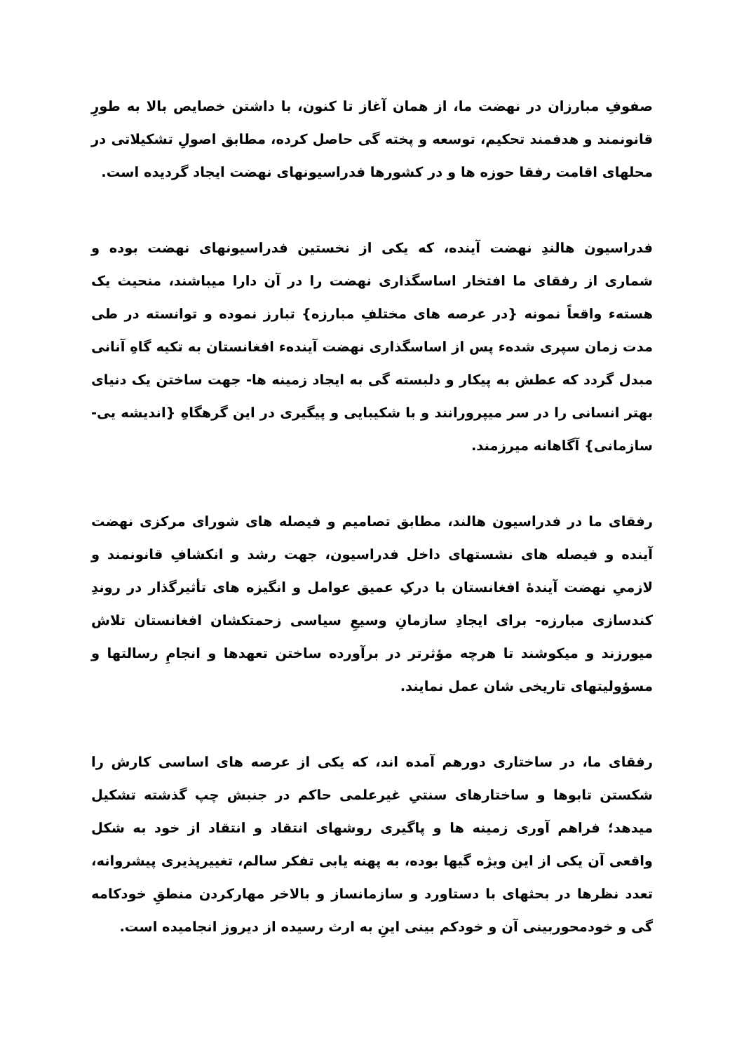صفوفِ مبارزان در نهضت ما، از همان آغاز تا کنون، با داشتن خصایص بالا به طورِ قانونمند و هدفمند تحکیم، توسعه و پخته گی حاصل کرده، مطابق اصولِ تشکیلاتی در محلهای اقامت رفقا حوزه ها و در کشورها فدراسیونهای نهضت ایجاد گردیده است.
فدراسیون هالندِ نهضت آینده، که یکی از نخستین فدراسیونهای نهضت بوده و شماری از رفقای ما افتخار اساسگذاری نهضت را در آن دارا میباشند، منحیث یک هستهء واقعاً نمونه {در عرصه های مختلفِ مبارزه} تبارز نموده و توانسته در طی مدت زمان سپری شدهء پس از اساسگذاری نهضت آیندهء افغانستان به تکیه گاهِ آنانی مبدل گردد که عطش به پیکار و دلبسته گی به ایجاد زمینه ها- جهت ساختن یک دنیای بهتر انسانی را در سر میپرورانند و با شکیبایی و پیگیری در این گرهگاهِ {اندیشه یی- سازمانی} آگاهانه میرزمند.
رفقای ما در فدراسیون هالند، مطابق تصامیم و فیصله های شورای مرکزی نهضت آینده و فیصله های نشستهای داخل فدراسیون، جهت رشد و انکشافِ قانونمند و لازمیِ نهضت آیندهٔ افغانستان با درکِ عمیق عوامل و انگیزه های تأثیرگذار در روندِ کندسازی مبارزه- برای ایجادِ سازمانِ وسیعِ سیاسی زحمتکشان افغانستان تلاش میورزند و میکوشند تا هرچه مؤثرتر در برآورده ساختن تعهدها و انجامِ رسالتها و مسؤولیتهای تاریخی شان عمل نمایند.
رفقای ما، در ساختاری دورهم آمده اند، که یکی از عرصه های اساسی کارش را شکستن تابوها و ساختارهای سنتیِ غیرعلمی حاکم در جنبش چپ گذشته تشکیل میدهد؛ فراهم آوری زمینه ها و پاگیری روشهای انتقاد و انتقاد از خود به شکل واقعی آن یکی از این ویژه گیها بوده، به پهنه یابی تفکر سالم، تغییرپذیری پیشروانه، تعدد نظرها در بحثهای با دستاورد و سازمانساز و بالاخر مهارکردن منطقِ خودکامه گی و خودمحوربینی آن و خودکم بینی اینِ به ارث رسیده از دیروز انجامیده است.